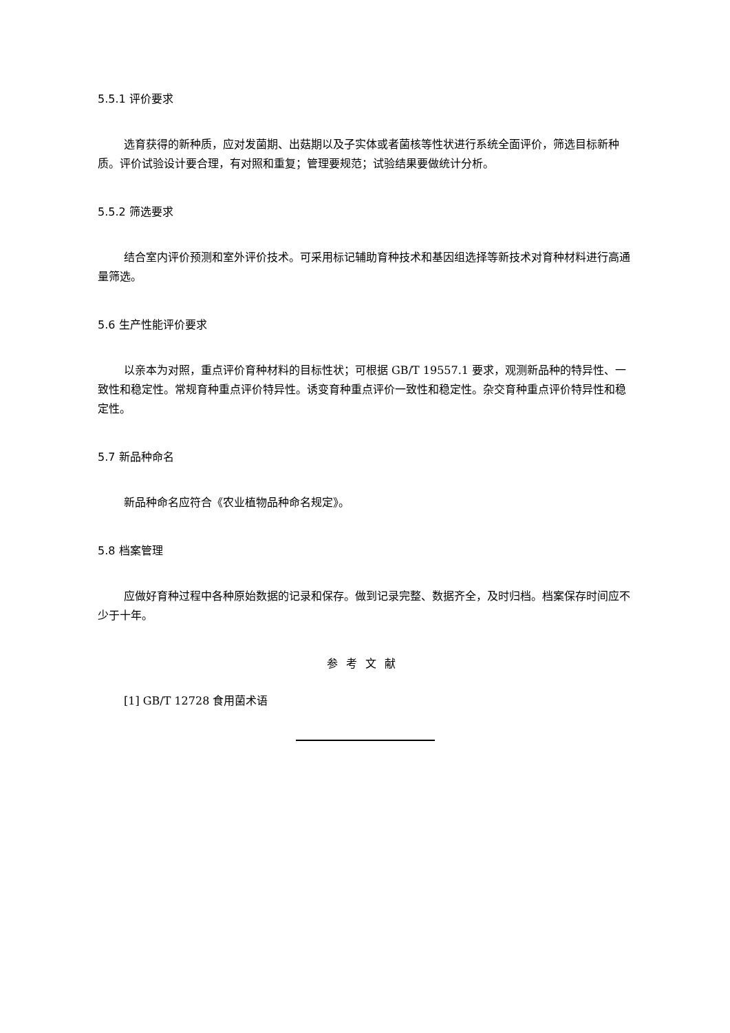5.5.1 评价要求
选育获得的新种质，应对发菌期、出菇期以及子实体或者菌核等性状进行系统全面评价，筛选目标新种质。评价试验设计要合理，有对照和重复；管理要规范；试验结果要做统计分析。
5.5.2 筛选要求
结合室内评价预测和室外评价技术。可采用标记辅助育种技术和基因组选择等新技术对育种材料进行高通量筛选。
5.6 生产性能评价要求
以亲本为对照，重点评价育种材料的目标性状；可根据 GB/T 19557.1 要求，观测新品种的特异性、一致性和稳定性。常规育种重点评价特异性。诱变育种重点评价一致性和稳定性。杂交育种重点评价特异性和稳定性。
5.7 新品种命名
新品种命名应符合《农业植物品种命名规定》。
5.8 档案管理
应做好育种过程中各种原始数据的记录和保存。做到记录完整、数据齐全，及时归档。档案保存时间应不少于十年。
参考文献
[1] GB/T 12728 食用菌术语